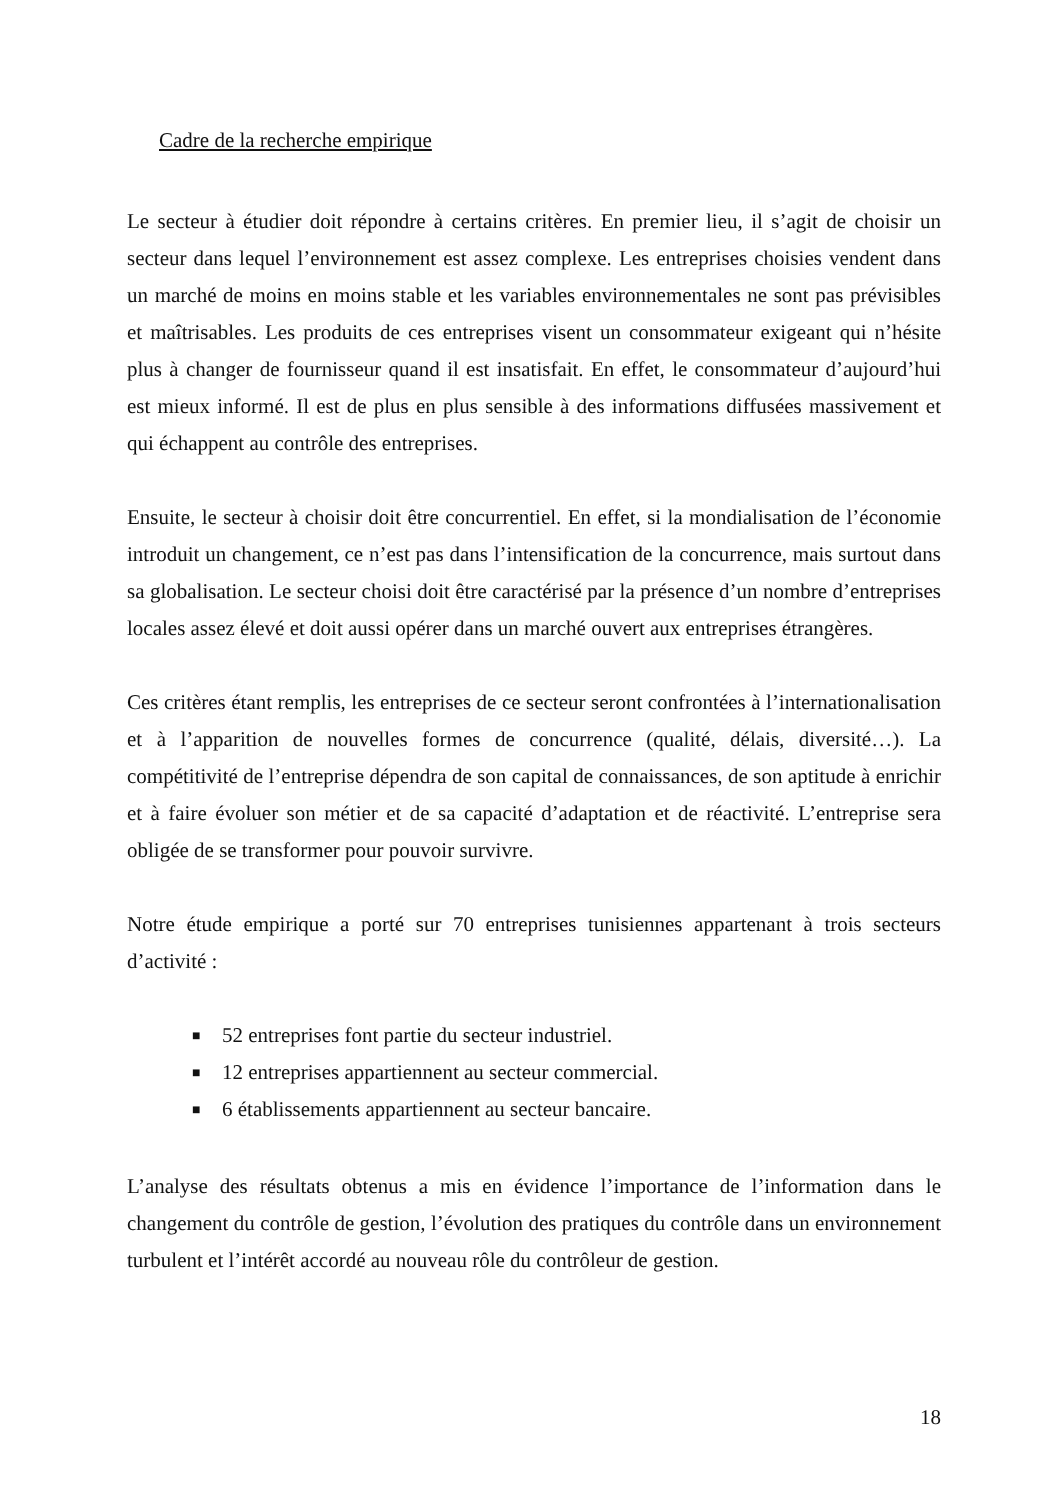Cadre de la recherche empirique
Le secteur à étudier doit répondre à certains critères. En premier lieu, il s’agit de choisir un secteur dans lequel l’environnement est assez complexe. Les entreprises choisies vendent dans un marché de moins en moins stable et les variables environnementales ne sont pas prévisibles et maîtrisables. Les produits de ces entreprises visent un consommateur exigeant qui n’hésite plus à changer de fournisseur quand il est insatisfait. En effet, le consommateur d’aujourd’hui est mieux informé. Il est de plus en plus sensible à des informations diffusées massivement et qui échappent au contrôle des entreprises.
Ensuite, le secteur à choisir doit être concurrentiel. En effet, si la mondialisation de l’économie introduit un changement, ce n’est pas dans l’intensification de la concurrence, mais surtout dans sa globalisation. Le secteur choisi doit être caractérisé par la présence d’un nombre d’entreprises locales assez élevé et doit aussi opérer dans un marché ouvert aux entreprises étrangères.
Ces critères étant remplis, les entreprises de ce secteur seront confrontées à l’internationalisation et à l’apparition de nouvelles formes de concurrence (qualité, délais, diversité…). La compétitivité de l’entreprise dépendra de son capital de connaissances, de son aptitude à enrichir et à faire évoluer son métier et de sa capacité d’adaptation et de réactivité. L’entreprise sera obligée de se transformer pour pouvoir survivre.
Notre étude empirique a porté sur 70 entreprises tunisiennes appartenant à trois secteurs d’activité :
■ 52 entreprises font partie du secteur industriel.
■ 12 entreprises appartiennent au secteur commercial.
■ 6 établissements appartiennent au secteur bancaire.
L’analyse des résultats obtenus a mis en évidence l’importance de l’information dans le changement du contrôle de gestion, l’évolution des pratiques du contrôle dans un environnement turbulent et l’intérêt accordé au nouveau rôle du contrôleur de gestion.
18